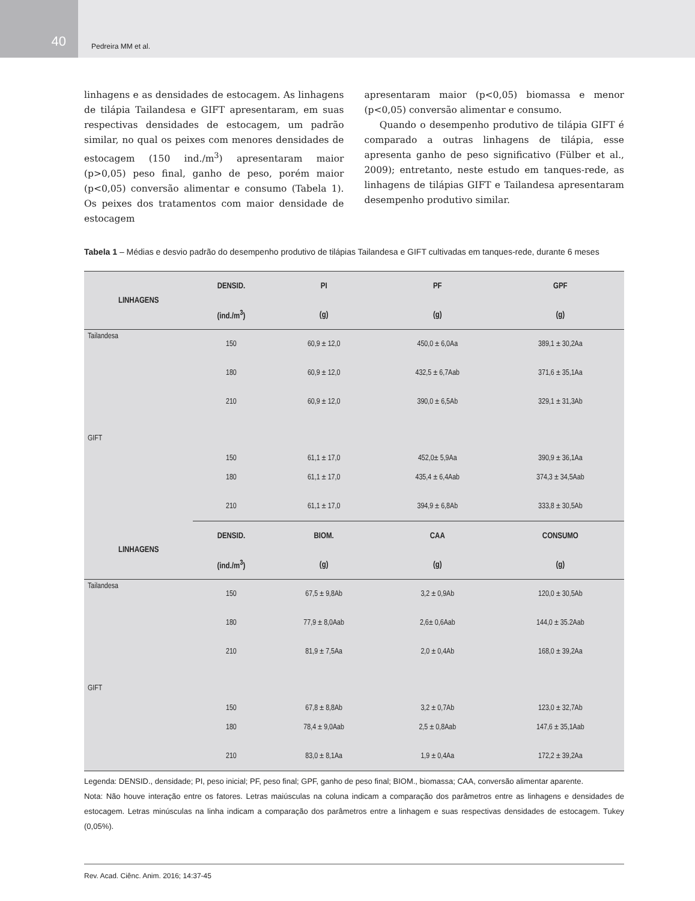40
Pedreira MM et al.
linhagens e as densidades de estocagem. As linhagens de tilápia Tailandesa e GIFT apresentaram, em suas respectivas densidades de estocagem, um padrão similar, no qual os peixes com menores densidades de estocagem (150 ind./m<sup>3</sup>) apresentaram maior (p>0,05) peso final, ganho de peso, porém maior (p<0,05) conversão alimentar e consumo (Tabela 1). Os peixes dos tratamentos com maior densidade de estocagem
apresentaram maior (p<0,05) biomassa e menor (p<0,05) conversão alimentar e consumo.
Quando o desempenho produtivo de tilápia GIFT é comparado a outras linhagens de tilápia, esse apresenta ganho de peso significativo (Fülber et al., 2009); entretanto, neste estudo em tanques-rede, as linhagens de tilápias GIFT e Tailandesa apresentaram desempenho produtivo similar.
Tabela 1 – Médias e desvio padrão do desempenho produtivo de tilápias Tailandesa e GIFT cultivadas em tanques-rede, durante 6 meses
| LINHAGENS | DENSID. | PI | PF | GPF |
| --- | --- | --- | --- | --- |
| | (ind./m<sup>3</sup>) | (g) | (g) | (g) |
| Tailandesa | 150 | 60,9 ± 12,0 | 450,0 ± 6,0Aa | 389,1 ± 30,2Aa |
| | 180 | 60,9 ± 12,0 | 432,5 ± 6,7Aab | 371,6 ± 35,1Aa |
| | 210 | 60,9 ± 12,0 | 390,0 ± 6,5Ab | 329,1 ± 31,3Ab |
| GIFT | 150 | 61,1 ± 17,0 | 452,0± 5,9Aa | 390,9 ± 36,1Aa |
| | 180 | 61,1 ± 17,0 | 435,4 ± 6,4Aab | 374,3 ± 34,5Aab |
| | 210 | 61,1 ± 17,0 | 394,9 ± 6,8Ab | 333,8 ± 30,5Ab |
| LINHAGENS | DENSID. | BIOM. | CAA | CONSUMO |
| | (ind./m<sup>3</sup>) | (g) | (g) | (g) |
| Tailandesa | 150 | 67,5 ± 9,8Ab | 3,2 ± 0,9Ab | 120,0 ± 30,5Ab |
| | 180 | 77,9 ± 8,0Aab | 2,6± 0,6Aab | 144,0 ± 35.2Aab |
| | 210 | 81,9 ± 7,5Aa | 2,0 ± 0,4Ab | 168,0 ± 39,2Aa |
| GIFT | 150 | 67,8 ± 8,8Ab | 3,2 ± 0,7Ab | 123,0 ± 32,7Ab |
| | 180 | 78,4 ± 9,0Aab | 2,5 ± 0,8Aab | 147,6 ± 35,1Aab |
| | 210 | 83,0 ± 8,1Aa | 1,9 ± 0,4Aa | 172,2 ± 39,2Aa |
Legenda: DENSID., densidade; PI, peso inicial; PF, peso final; GPF, ganho de peso final; BIOM., biomassa; CAA, conversão alimentar aparente.
Nota: Não houve interação entre os fatores. Letras maiúsculas na coluna indicam a comparação dos parâmetros entre as linhagens e densidades de estocagem. Letras minúsculas na linha indicam a comparação dos parâmetros entre a linhagem e suas respectivas densidades de estocagem. Tukey (0,05%).
Rev. Acad. Ciênc. Anim. 2016; 14:37-45